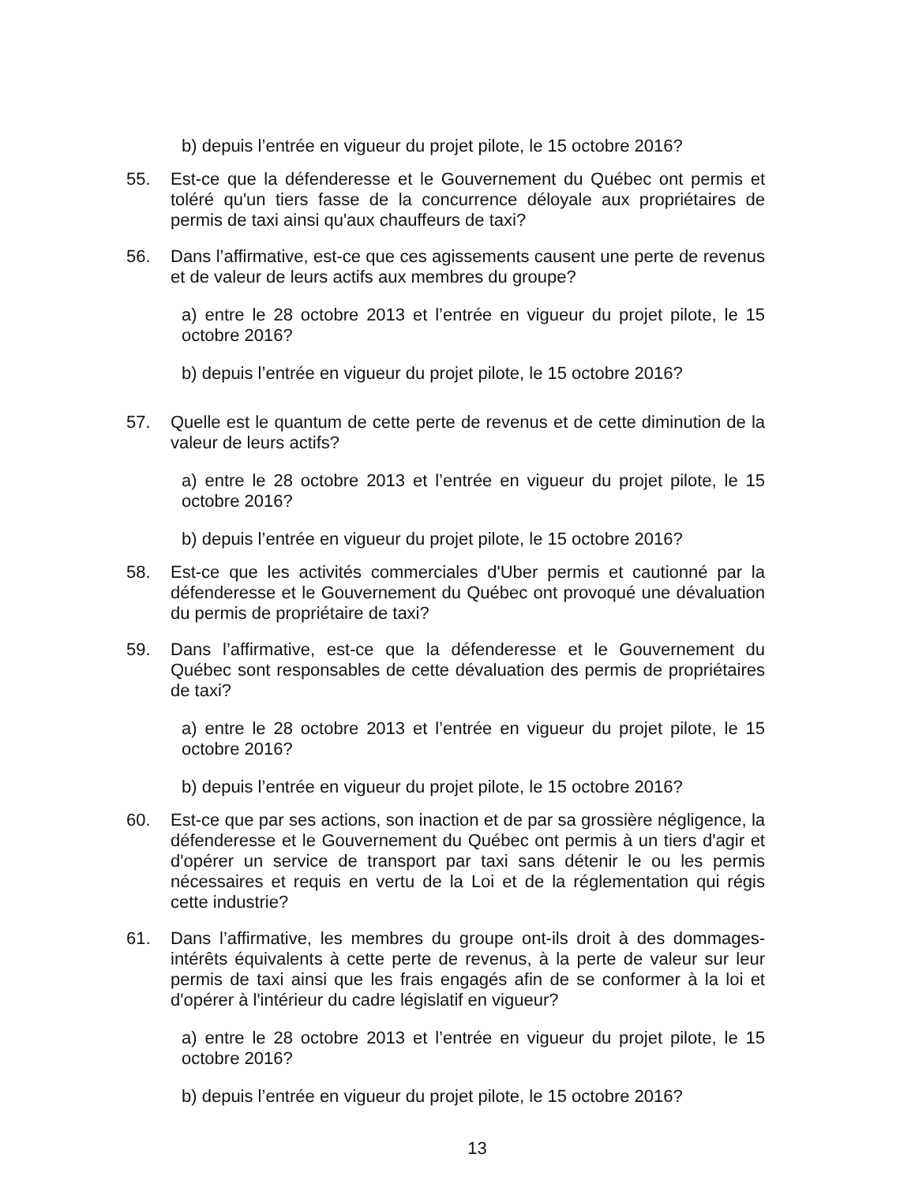b) depuis l’entrée en vigueur du projet pilote, le 15 octobre 2016?
55. Est-ce que la défenderesse et le Gouvernement du Québec ont permis et toléré qu'un tiers fasse de la concurrence déloyale aux propriétaires de permis de taxi ainsi qu'aux chauffeurs de taxi?
56. Dans l’affirmative, est-ce que ces agissements causent une perte de revenus et de valeur de leurs actifs aux membres du groupe?
a) entre le 28 octobre 2013 et l’entrée en vigueur du projet pilote, le 15 octobre 2016?
b) depuis l’entrée en vigueur du projet pilote, le 15 octobre 2016?
57. Quelle est le quantum de cette perte de revenus et de cette diminution de la valeur de leurs actifs?
a) entre le 28 octobre 2013 et l’entrée en vigueur du projet pilote, le 15 octobre 2016?
b) depuis l’entrée en vigueur du projet pilote, le 15 octobre 2016?
58. Est-ce que les activités commerciales d'Uber permis et cautionné par la défenderesse et le Gouvernement du Québec ont provoqué une dévaluation du permis de propriétaire de taxi?
59. Dans l’affirmative, est-ce que la défenderesse et le Gouvernement du Québec sont responsables de cette dévaluation des permis de propriétaires de taxi?
a) entre le 28 octobre 2013 et l’entrée en vigueur du projet pilote, le 15 octobre 2016?
b) depuis l’entrée en vigueur du projet pilote, le 15 octobre 2016?
60. Est-ce que par ses actions, son inaction et de par sa grossière négligence, la défenderesse et le Gouvernement du Québec ont permis à un tiers d'agir et d'opérer un service de transport par taxi sans détenir le ou les permis nécessaires et requis en vertu de la Loi et de la réglementation qui régis cette industrie?
61. Dans l’affirmative, les membres du groupe ont-ils droit à des dommages-intérêts équivalents à cette perte de revenus, à la perte de valeur sur leur permis de taxi ainsi que les frais engagés afin de se conformer à la loi et d'opérer à l'intérieur du cadre législatif en vigueur?
a) entre le 28 octobre 2013 et l’entrée en vigueur du projet pilote, le 15 octobre 2016?
b) depuis l’entrée en vigueur du projet pilote, le 15 octobre 2016?
13